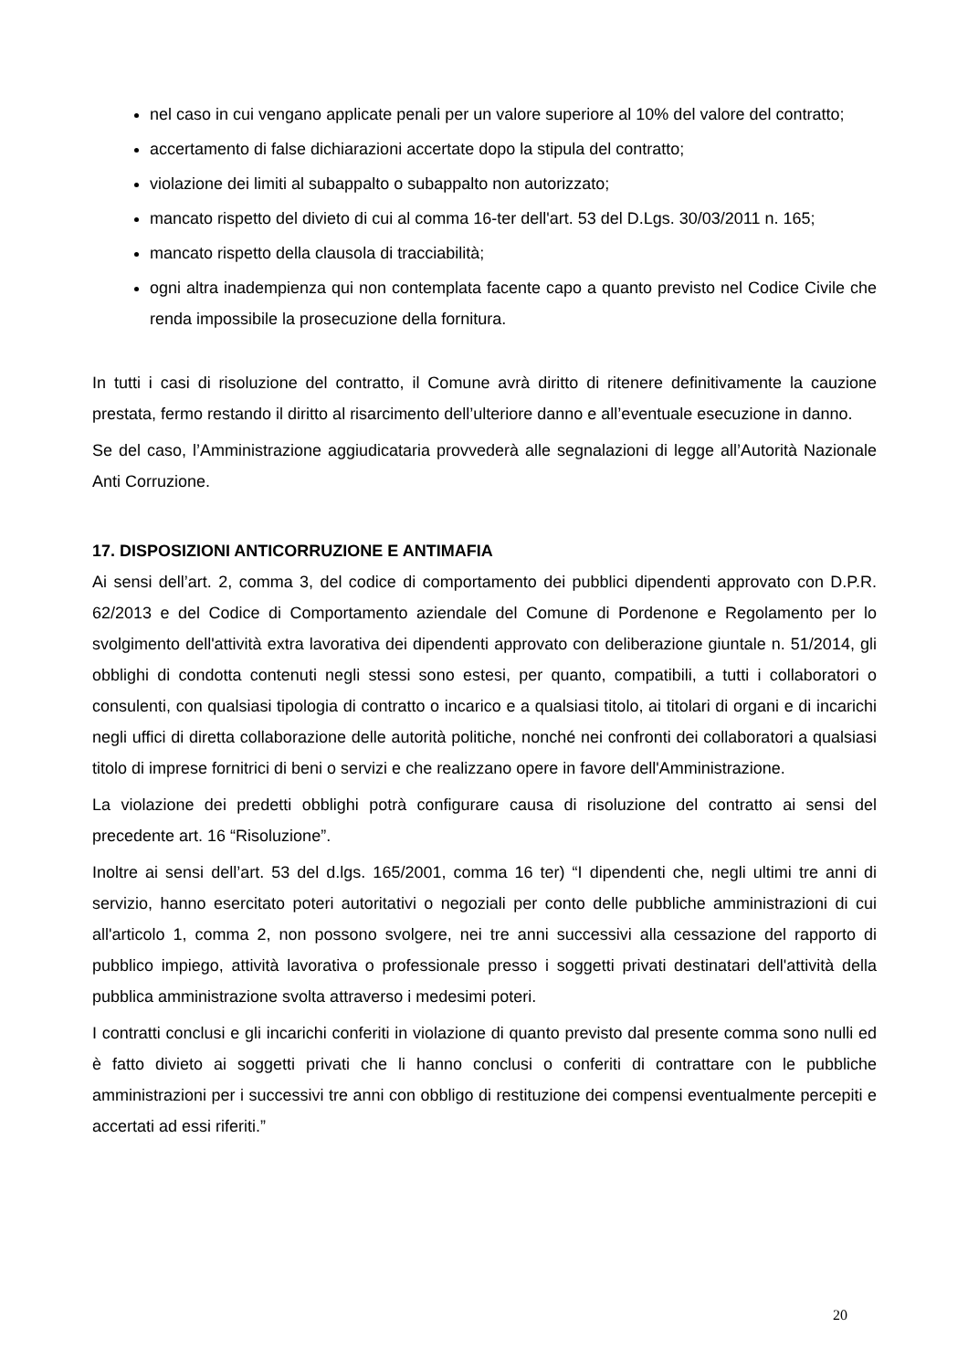nel caso in cui vengano applicate penali per un valore superiore al 10% del valore del contratto;
accertamento di false dichiarazioni accertate dopo la stipula del contratto;
violazione dei limiti al subappalto o subappalto non autorizzato;
mancato rispetto del divieto di cui al comma 16-ter dell'art. 53 del D.Lgs. 30/03/2011 n. 165;
mancato rispetto della clausola di tracciabilità;
ogni altra inadempienza qui non contemplata facente capo a quanto previsto nel Codice Civile che renda impossibile la prosecuzione della fornitura.
In tutti i casi di risoluzione del contratto, il Comune avrà diritto di ritenere definitivamente la cauzione prestata, fermo restando il diritto al risarcimento dell’ulteriore danno e all’eventuale esecuzione in danno.
Se del caso, l’Amministrazione aggiudicataria provvederà alle segnalazioni di legge all’Autorità Nazionale Anti Corruzione.
17. DISPOSIZIONI ANTICORRUZIONE E ANTIMAFIA
Ai sensi dell’art. 2, comma 3, del codice di comportamento dei pubblici dipendenti approvato con D.P.R. 62/2013 e del Codice di Comportamento aziendale del Comune di Pordenone e Regolamento per lo svolgimento dell'attività extra lavorativa dei dipendenti approvato con deliberazione giuntale n. 51/2014, gli obblighi di condotta contenuti negli stessi sono estesi, per quanto, compatibili, a tutti i collaboratori o consulenti, con qualsiasi tipologia di contratto o incarico e a qualsiasi titolo, ai titolari di organi e di incarichi negli uffici di diretta collaborazione delle autorità politiche, nonché nei confronti dei collaboratori a qualsiasi titolo di imprese fornitrici di beni o servizi e che realizzano opere in favore dell'Amministrazione.
La violazione dei predetti obblighi potrà configurare causa di risoluzione del contratto ai sensi del precedente art. 16 “Risoluzione”.
Inoltre ai sensi dell’art. 53 del d.lgs. 165/2001, comma 16 ter) “I dipendenti che, negli ultimi tre anni di servizio, hanno esercitato poteri autoritativi o negoziali per conto delle pubbliche amministrazioni di cui all'articolo 1, comma 2, non possono svolgere, nei tre anni successivi alla cessazione del rapporto di pubblico impiego, attività lavorativa o professionale presso i soggetti privati destinatari dell'attività della pubblica amministrazione svolta attraverso i medesimi poteri.
I contratti conclusi e gli incarichi conferiti in violazione di quanto previsto dal presente comma sono nulli ed è fatto divieto ai soggetti privati che li hanno conclusi o conferiti di contrattare con le pubbliche amministrazioni per i successivi tre anni con obbligo di restituzione dei compensi eventualmente percepiti e accertati ad essi riferiti.”
20